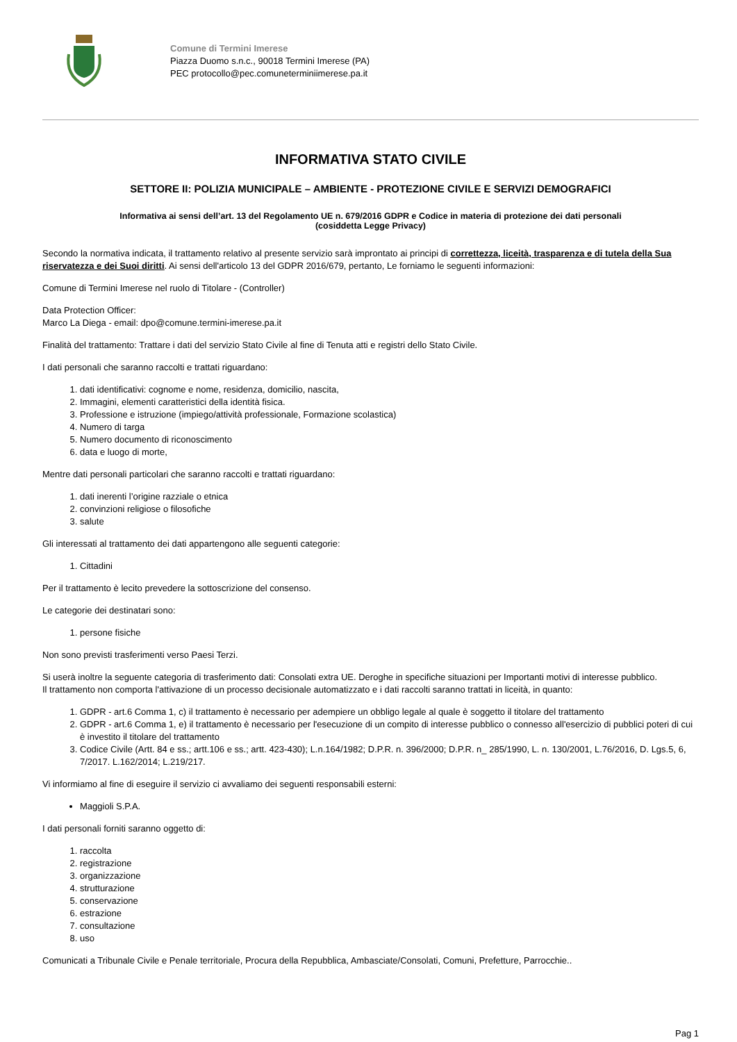Comune di Termini Imerese
Piazza Duomo s.n.c., 90018 Termini Imerese (PA)
PEC protocollo@pec.comuneterminiimerese.pa.it
INFORMATIVA STATO CIVILE
SETTORE II: POLIZIA MUNICIPALE – AMBIENTE - PROTEZIONE CIVILE E SERVIZI DEMOGRAFICI
Informativa ai sensi dell’art. 13 del Regolamento UE n. 679/2016 GDPR e Codice in materia di protezione dei dati personali
(cosiddetta Legge Privacy)
Secondo la normativa indicata, il trattamento relativo al presente servizio sarà improntato ai principi di correttezza, liceità, trasparenza e di tutela della Sua riservatezza e dei Suoi diritti. Ai sensi dell'articolo 13 del GDPR 2016/679, pertanto, Le forniamo le seguenti informazioni:
Comune di Termini Imerese nel ruolo di Titolare - (Controller)
Data Protection Officer:
Marco La Diega - email: dpo@comune.termini-imerese.pa.it
Finalità del trattamento: Trattare i dati del servizio Stato Civile al fine di Tenuta atti e registri dello Stato Civile.
I dati personali che saranno raccolti e trattati riguardano:
1. dati identificativi: cognome e nome, residenza, domicilio, nascita,
2. Immagini, elementi caratteristici della identità fisica.
3. Professione e istruzione (impiego/attività professionale, Formazione scolastica)
4. Numero di targa
5. Numero documento di riconoscimento
6. data e luogo di morte,
Mentre dati personali particolari che saranno raccolti e trattati riguardano:
1. dati inerenti l’origine razziale o etnica
2. convinzioni religiose o filosofiche
3. salute
Gli interessati al trattamento dei dati appartengono alle seguenti categorie:
1. Cittadini
Per il trattamento è lecito prevedere la sottoscrizione del consenso.
Le categorie dei destinatari sono:
1. persone fisiche
Non sono previsti trasferimenti verso Paesi Terzi.
Si userà inoltre la seguente categoria di trasferimento dati: Consolati extra UE. Deroghe in specifiche situazioni per Importanti motivi di interesse pubblico.
Il trattamento non comporta l'attivazione di un processo decisionale automatizzato e i dati raccolti saranno trattati in liceità, in quanto:
1. GDPR - art.6 Comma 1, c) il trattamento è necessario per adempiere un obbligo legale al quale è soggetto il titolare del trattamento
2. GDPR - art.6 Comma 1, e) il trattamento è necessario per l'esecuzione di un compito di interesse pubblico o connesso all'esercizio di pubblici poteri di cui è investito il titolare del trattamento
3. Codice Civile (Artt. 84 e ss.; artt.106 e ss.; artt. 423-430); L.n.164/1982; D.P.R. n. 396/2000; D.P.R. n_ 285/1990, L. n. 130/2001, L.76/2016, D. Lgs.5, 6, 7/2017. L.162/2014; L.219/217.
Vi informiamo al fine di eseguire il servizio ci avvaliamo dei seguenti responsabili esterni:
Maggioli S.P.A.
I dati personali forniti saranno oggetto di:
1. raccolta
2. registrazione
3. organizzazione
4. strutturazione
5. conservazione
6. estrazione
7. consultazione
8. uso
Comunicati a Tribunale Civile e Penale territoriale, Procura della Repubblica, Ambasciate/Consolati, Comuni, Prefetture, Parrocchie..
Pag 1